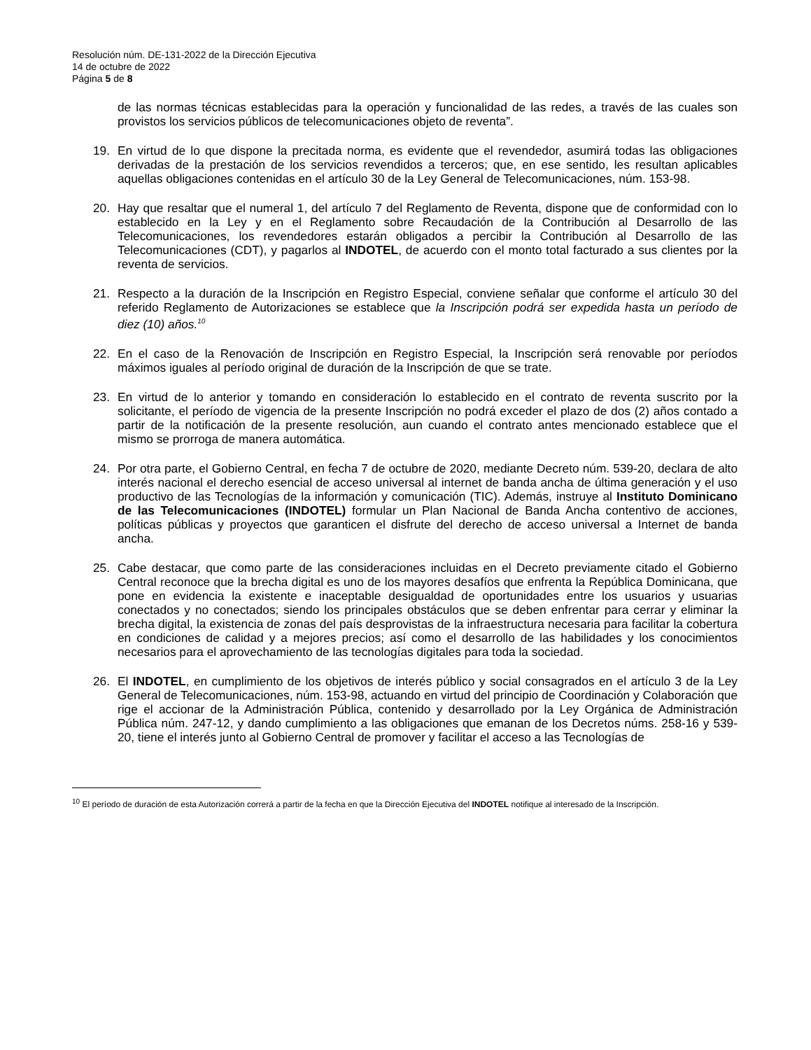Resolución núm. DE-131-2022 de la Dirección Ejecutiva
14 de octubre de 2022
Página 5 de 8
de las normas técnicas establecidas para la operación y funcionalidad de las redes, a través de las cuales son provistos los servicios públicos de telecomunicaciones objeto de reventa”.
19. En virtud de lo que dispone la precitada norma, es evidente que el revendedor, asumirá todas las obligaciones derivadas de la prestación de los servicios revendidos a terceros; que, en ese sentido, les resultan aplicables aquellas obligaciones contenidas en el artículo 30 de la Ley General de Telecomunicaciones, núm. 153-98.
20. Hay que resaltar que el numeral 1, del artículo 7 del Reglamento de Reventa, dispone que de conformidad con lo establecido en la Ley y en el Reglamento sobre Recaudación de la Contribución al Desarrollo de las Telecomunicaciones, los revendedores estarán obligados a percibir la Contribución al Desarrollo de las Telecomunicaciones (CDT), y pagarlos al INDOTEL, de acuerdo con el monto total facturado a sus clientes por la reventa de servicios.
21. Respecto a la duración de la Inscripción en Registro Especial, conviene señalar que conforme el artículo 30 del referido Reglamento de Autorizaciones se establece que la Inscripción podrá ser expedida hasta un período de diez (10) años.<sup>10</sup>
22. En el caso de la Renovación de Inscripción en Registro Especial, la Inscripción será renovable por períodos máximos iguales al período original de duración de la Inscripción de que se trate.
23. En virtud de lo anterior y tomando en consideración lo establecido en el contrato de reventa suscrito por la solicitante, el período de vigencia de la presente Inscripción no podrá exceder el plazo de dos (2) años contado a partir de la notificación de la presente resolución, aun cuando el contrato antes mencionado establece que el mismo se prorroga de manera automática.
24. Por otra parte, el Gobierno Central, en fecha 7 de octubre de 2020, mediante Decreto núm. 539-20, declara de alto interés nacional el derecho esencial de acceso universal al internet de banda ancha de última generación y el uso productivo de las Tecnologías de la información y comunicación (TIC). Además, instruye al Instituto Dominicano de las Telecomunicaciones (INDOTEL) formular un Plan Nacional de Banda Ancha contentivo de acciones, políticas públicas y proyectos que garanticen el disfrute del derecho de acceso universal a Internet de banda ancha.
25. Cabe destacar, que como parte de las consideraciones incluidas en el Decreto previamente citado el Gobierno Central reconoce que la brecha digital es uno de los mayores desafíos que enfrenta la República Dominicana, que pone en evidencia la existente e inaceptable desigualdad de oportunidades entre los usuarios y usuarias conectados y no conectados; siendo los principales obstáculos que se deben enfrentar para cerrar y eliminar la brecha digital, la existencia de zonas del país desprovistas de la infraestructura necesaria para facilitar la cobertura en condiciones de calidad y a mejores precios; así como el desarrollo de las habilidades y los conocimientos necesarios para el aprovechamiento de las tecnologías digitales para toda la sociedad.
26. El INDOTEL, en cumplimiento de los objetivos de interés público y social consagrados en el artículo 3 de la Ley General de Telecomunicaciones, núm. 153-98, actuando en virtud del principio de Coordinación y Colaboración que rige el accionar de la Administración Pública, contenido y desarrollado por la Ley Orgánica de Administración Pública núm. 247-12, y dando cumplimiento a las obligaciones que emanan de los Decretos núms. 258-16 y 539-20, tiene el interés junto al Gobierno Central de promover y facilitar el acceso a las Tecnologías de
<sup>10</sup> El período de duración de esta Autorización correrá a partir de la fecha en que la Dirección Ejecutiva del INDOTEL notifique al interesado de la Inscripción.